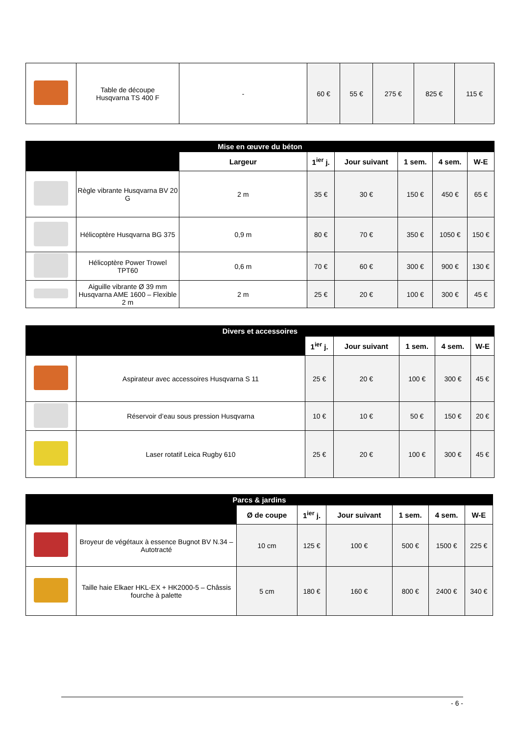| | Table de découpe Husqvarna TS 400 F | - | 60 € | 55 € | 275 € | 825 € | 115 € |
| Mise en œuvre du béton | | | | | | | |
| --- | --- | --- | --- | --- | --- | --- | --- |
| | | Largeur | 1<sup>ier</sup> j. | Jour suivant | 1 sem. | 4 sem. | W-E |
| | Règle vibrante Husqvarna BV 20 G | 2 m | 35 € | 30 € | 150 € | 450 € | 65 € |
| | Hélicoptère Husqvarna BG 375 | 0,9 m | 80 € | 70 € | 350 € | 1050 € | 150 € |
| | Hélicoptère Power Trowel TPT60 | 0,6 m | 70 € | 60 € | 300 € | 900 € | 130 € |
| | Aiguille vibrante Ø 39 mm Husqvarna AME 1600 – Flexible 2 m | 2 m | 25 € | 20 € | 100 € | 300 € | 45 € |
| Divers et accessoires | | | | | | |
| --- | --- | --- | --- | --- | --- | --- |
| | | 1<sup>ier</sup> j. | Jour suivant | 1 sem. | 4 sem. | W-E |
| | Aspirateur avec accessoires Husqvarna S 11 | 25 € | 20 € | 100 € | 300 € | 45 € |
| | Réservoir d’eau sous pression Husqvarna | 10 € | 10 € | 50 € | 150 € | 20 € |
| | Laser rotatif Leica Rugby 610 | 25 € | 20 € | 100 € | 300 € | 45 € |
| Parcs & jardins | | | | | | | |
| --- | --- | --- | --- | --- | --- | --- | --- |
| | | Ø de coupe | 1<sup>ier</sup> j. | Jour suivant | 1 sem. | 4 sem. | W-E |
| | Broyeur de végétaux à essence Bugnot BV N.34 – Autotracté | 10 cm | 125 € | 100 € | 500 € | 1500 € | 225 € |
| | Taille haie Elkaer HKL-EX + HK2000-5 – Châssis fourche à palette | 5 cm | 180 € | 160 € | 800 € | 2400 € | 340 € |
- 6 -